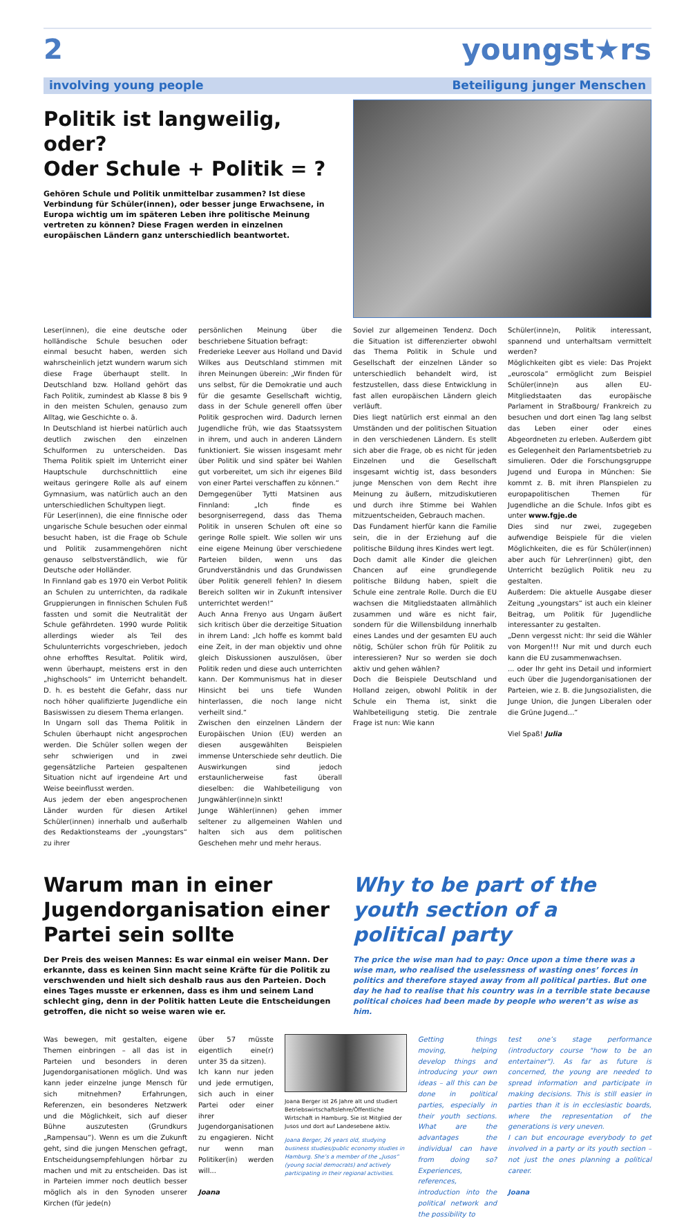2 youngst★rs
involving young people Beteiligung junger Menschen
Politik ist langweilig, oder?
Oder Schule + Politik = ?
Gehören Schule und Politik unmittelbar zusammen? Ist diese Verbindung für Schüler(innen), oder besser junge Erwachsene, in Europa wichtig um im späteren Leben ihre politische Meinung vertreten zu können? Diese Fragen werden in einzelnen europäischen Ländern ganz unterschiedlich beantwortet.
Leser(innen), die eine deutsche oder holländische Schule besuchen oder einmal besucht haben, werden sich wahrscheinlich jetzt wundern warum sich diese Frage überhaupt stellt. In Deutschland bzw. Holland gehört das Fach Politik, zumindest ab Klasse 8 bis 9 in den meisten Schulen, genauso zum Alltag, wie Geschichte o. ä.
In Deutschland ist hierbei natürlich auch deutlich zwischen den einzelnen Schulformen zu unterscheiden. Das Thema Politik spielt im Unterricht einer Hauptschule durchschnittlich eine weitaus geringere Rolle als auf einem Gymnasium, was natürlich auch an den unterschiedlichen Schultypen liegt.
Für Leser(innen), die eine finnische oder ungarische Schule besuchen oder einmal besucht haben, ist die Frage ob Schule und Politik zusammengehören nicht genauso selbstverständlich, wie für Deutsche oder Holländer.
In Finnland gab es 1970 ein Verbot Politik an Schulen zu unterrichten, da radikale Gruppierungen in finnischen Schulen Fuß fassten und somit die Neutralität der Schule gefährdeten. 1990 wurde Politik allerdings wieder als Teil des Schulunterrichts vorgeschrieben, jedoch ohne erhofftes Resultat. Politik wird, wenn überhaupt, meistens erst in den „highschools“ im Unterricht behandelt. D. h. es besteht die Gefahr, dass nur noch höher qualifizierte Jugendliche ein Basiswissen zu diesem Thema erlangen.
In Ungarn soll das Thema Politik in Schulen überhaupt nicht angesprochen werden. Die Schüler sollen wegen der sehr schwierigen und in zwei gegensätzliche Parteien gespaltenen Situation nicht auf irgendeine Art und Weise beeinflusst werden.
Aus jedem der eben angesprochenen Länder wurden für diesen Artikel Schüler(innen) innerhalb und außerhalb des Redaktionsteams der „youngstars“ zu ihrer
persönlichen Meinung über die beschriebene Situation befragt:
Frederieke Leever aus Holland und David Wilkes aus Deutschland stimmen mit ihren Meinungen überein: „Wir finden für uns selbst, für die Demokratie und auch für die gesamte Gesellschaft wichtig, dass in der Schule generell offen über Politik gesprochen wird. Dadurch lernen Jugendliche früh, wie das Staatssystem in ihrem, und auch in anderen Ländern funktioniert. Sie wissen insgesamt mehr über Politik und sind später bei Wahlen gut vorbereitet, um sich ihr eigenes Bild von einer Partei verschaffen zu können.“
Demgegenüber Tytti Matsinen aus Finnland: „Ich finde es besorgniserregend, dass das Thema Politik in unseren Schulen oft eine so geringe Rolle spielt. Wie sollen wir uns eine eigene Meinung über verschiedene Parteien bilden, wenn uns das Grundverständnis und das Grundwissen über Politik generell fehlen? In diesem Bereich sollten wir in Zukunft intensiver unterrichtet werden!“
Auch Anna Frenyo aus Ungarn äußert sich kritisch über die derzeitige Situation in ihrem Land: „Ich hoffe es kommt bald eine Zeit, in der man objektiv und ohne gleich Diskussionen auszulösen, über Politik reden und diese auch unterrichten kann. Der Kommunismus hat in dieser Hinsicht bei uns tiefe Wunden hinterlassen, die noch lange nicht verheilt sind.“
Zwischen den einzelnen Ländern der Europäischen Union (EU) werden an diesen ausgewählten Beispielen immense Unterschiede sehr deutlich. Die Auswirkungen sind jedoch erstaunlicherweise fast überall dieselben: die Wahlbeteiligung von Jungwähler(inne)n sinkt!
Junge Wähler(innen) gehen immer seltener zu allgemeinen Wahlen und halten sich aus dem politischen Geschehen mehr und mehr heraus.
Soviel zur allgemeinen Tendenz. Doch die Situation ist differenzierter obwohl das Thema Politik in Schule und Gesellschaft der einzelnen Länder so unterschiedlich behandelt wird, ist festzustellen, dass diese Entwicklung in fast allen europäischen Ländern gleich verläuft.
Dies liegt natürlich erst einmal an den Umständen und der politischen Situation in den verschiedenen Ländern. Es stellt sich aber die Frage, ob es nicht für jeden Einzelnen und die Gesellschaft insgesamt wichtig ist, dass besonders junge Menschen von dem Recht ihre Meinung zu äußern, mitzudiskutieren und durch ihre Stimme bei Wahlen mitzuentscheiden, Gebrauch machen.
Das Fundament hierfür kann die Familie sein, die in der Erziehung auf die politische Bildung ihres Kindes wert legt.
Doch damit alle Kinder die gleichen Chancen auf eine grundlegende politische Bildung haben, spielt die Schule eine zentrale Rolle. Durch die EU wachsen die Mitgliedstaaten allmählich zusammen und wäre es nicht fair, sondern für die Willensbildung innerhalb eines Landes und der gesamten EU auch nötig, Schüler schon früh für Politik zu interessieren? Nur so werden sie doch aktiv und gehen wählen?
Doch die Beispiele Deutschland und Holland zeigen, obwohl Politik in der Schule ein Thema ist, sinkt die Wahlbeteiligung stetig. Die zentrale Frage ist nun: Wie kann
Schüler(inne)n, Politik interessant, spannend und unterhaltsam vermittelt werden?
Möglichkeiten gibt es viele: Das Projekt „euroscola“ ermöglicht zum Beispiel Schüler(inne)n aus allen EU-Mitgliedstaaten das europäische Parlament in Straßbourg/ Frankreich zu besuchen und dort einen Tag lang selbst das Leben einer oder eines Abgeordneten zu erleben. Außerdem gibt es Gelegenheit den Parlamentsbetrieb zu simulieren. Oder die Forschungsgruppe Jugend und Europa in München: Sie kommt z. B. mit ihren Planspielen zu europapolitischen Themen für Jugendliche an die Schule. Infos gibt es unter www.fgje.de
Dies sind nur zwei, zugegeben aufwendige Beispiele für die vielen Möglichkeiten, die es für Schüler(innen) aber auch für Lehrer(innen) gibt, den Unterricht bezüglich Politik neu zu gestalten.
Außerdem: Die aktuelle Ausgabe dieser Zeitung „youngstars“ ist auch ein kleiner Beitrag, um Politik für Jugendliche interessanter zu gestalten.
„Denn vergesst nicht: Ihr seid die Wähler von Morgen!!! Nur mit und durch euch kann die EU zusammenwachsen.
... oder Ihr geht ins Detail und informiert euch über die Jugendorganisationen der Parteien, wie z. B. die Jungsozialisten, die Junge Union, die Jungen Liberalen oder die Grüne Jugend...“
Viel Spaß! Julia
Warum man in einer Jugendorganisation einer Partei sein sollte
Der Preis des weisen Mannes: Es war einmal ein weiser Mann. Der erkannte, dass es keinen Sinn macht seine Kräfte für die Politik zu verschwenden und hielt sich deshalb raus aus den Parteien. Doch eines Tages musste er erkennen, dass es ihm und seinem Land schlecht ging, denn in der Politik hatten Leute die Entscheidungen getroffen, die nicht so weise waren wie er.
Why to be part of the youth section of a political party
The price the wise man had to pay: Once upon a time there was a wise man, who realised the uselessness of wasting ones’ forces in politics and therefore stayed away from all political parties. But one day he had to realise that his country was in a terrible state because political choices had been made by people who weren’t as wise as him.
Was bewegen, mit gestalten, eigene Themen einbringen – all das ist in Parteien und besonders in deren Jugendorganisationen möglich. Und was kann jeder einzelne junge Mensch für sich mitnehmen? Erfahrungen, Referenzen, ein besonderes Netzwerk und die Möglichkeit, sich auf dieser Bühne auszutesten (Grundkurs „Rampensau“). Wenn es um die Zukunft geht, sind die jungen Menschen gefragt, Entscheidungsempfehlungen hörbar zu machen und mit zu entscheiden. Das ist in Parteien immer noch deutlich besser möglich als in den Synoden unserer Kirchen (für jede(n)
über 57 müsste eigentlich eine(r) unter 35 da sitzen).
Ich kann nur jeden und jede ermutigen, sich auch in einer Partei oder einer ihrer Jugendorganisationen zu engagieren. Nicht nur wenn man Politiker(in) werden will...
Joana
Joana Berger ist 26 Jahre alt und studiert Betriebswirtschaftslehre/Öffentliche Wirtschaft in Hamburg. Sie ist Mitglied der Jusos und dort auf Landesebene aktiv.
Joana Berger, 26 years old, studying business studies/public economy studies in Hamburg. She’s a member of the „Jusos“ (young social democrats) and actively participating in their regional activities.
Getting things moving, helping develop things and introducing your own ideas – all this can be done in political parties, especially in their youth sections. What are the advantages the individual can have from doing so? Experiences, references, introduction into the political network and the possibility to
test one’s stage performance (introductory course "how to be an entertainer"). As far as future is concerned, the young are needed to spread information and participate in making decisions. This is still easier in parties than it is in ecclesiastic boards, where the representation of the generations is very uneven.
I can but encourage everybody to get involved in a party or its youth section – not just the ones planning a political career.
Joana